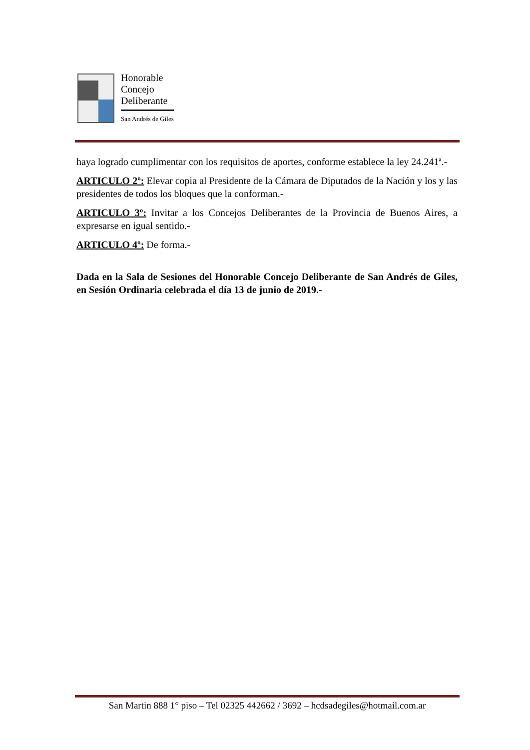Honorable
Concejo
Deliberante
San Andrés de Giles
haya logrado cumplimentar con los requisitos de aportes, conforme establece la ley 24.241ª.-
ARTICULO 2º: Elevar copia al Presidente de la Cámara de Diputados de la Nación y los y las presidentes de todos los bloques que la conforman.-
ARTICULO 3º: Invitar a los Concejos Deliberantes de la Provincia de Buenos Aires, a expresarse en igual sentido.-
ARTICULO 4º: De forma.-
Dada en la Sala de Sesiones del Honorable Concejo Deliberante de San Andrés de Giles, en Sesión Ordinaria celebrada el día 13 de junio de 2019.-
San Martin 888 1° piso – Tel 02325 442662 / 3692 – hcdsadegiles@hotmail.com.ar